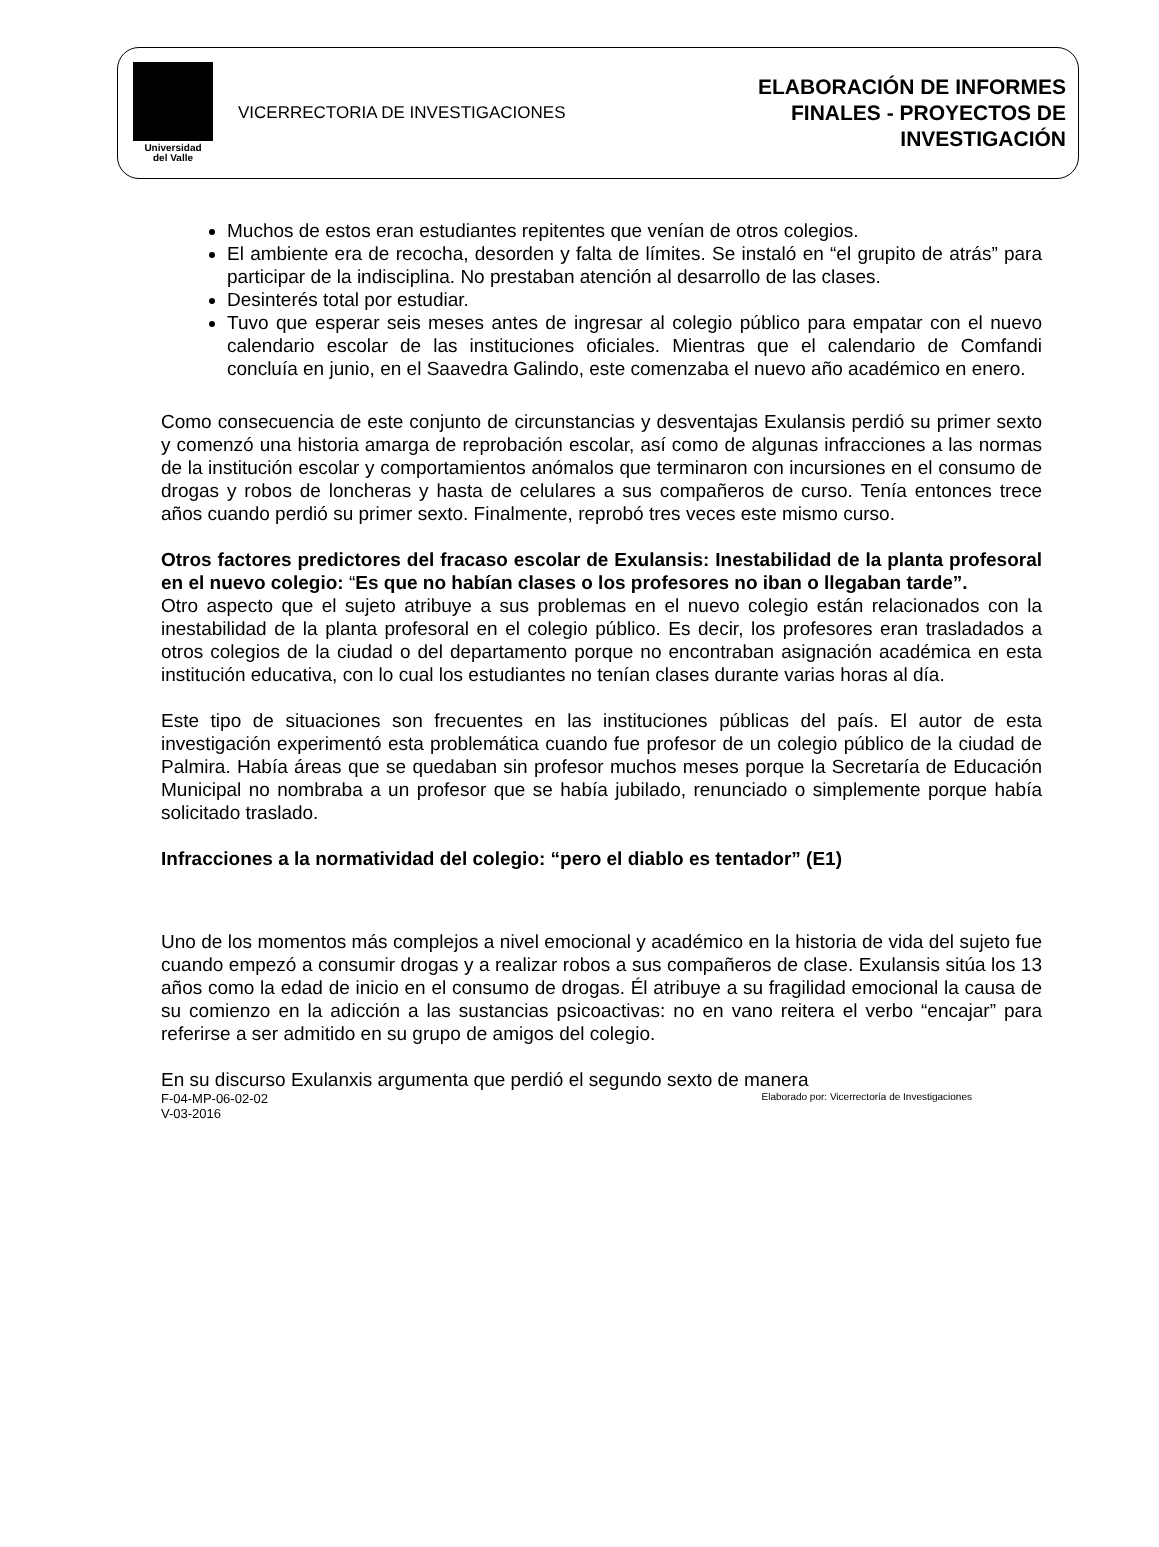Universidad
del Valle
VICERRECTORIA DE INVESTIGACIONES
ELABORACIÓN DE INFORMES
FINALES - PROYECTOS DE
INVESTIGACIÓN
Muchos de estos eran estudiantes repitentes que venían de otros colegios.
El ambiente era de recocha, desorden y falta de límites. Se instaló en “el grupito de atrás” para participar de la indisciplina. No prestaban atención al desarrollo de las clases.
Desinterés total por estudiar.
Tuvo que esperar seis meses antes de ingresar al colegio público para empatar con el nuevo calendario escolar de las instituciones oficiales. Mientras que el calendario de Comfandi concluía en junio, en el Saavedra Galindo, este comenzaba el nuevo año académico en enero.
Como consecuencia de este conjunto de circunstancias y desventajas Exulansis perdió su primer sexto y comenzó una historia amarga de reprobación escolar, así como de algunas infracciones a las normas de la institución escolar y comportamientos anómalos que terminaron con incursiones en el consumo de drogas y robos de loncheras y hasta de celulares a sus compañeros de curso. Tenía entonces trece años cuando perdió su primer sexto. Finalmente, reprobó tres veces este mismo curso.
Otros factores predictores del fracaso escolar de Exulansis: Inestabilidad de la planta profesoral en el nuevo colegio: “Es que no habían clases o los profesores no iban o llegaban tarde”.
Otro aspecto que el sujeto atribuye a sus problemas en el nuevo colegio están relacionados con la inestabilidad de la planta profesoral en el colegio público. Es decir, los profesores eran trasladados a otros colegios de la ciudad o del departamento porque no encontraban asignación académica en esta institución educativa, con lo cual los estudiantes no tenían clases durante varias horas al día.
Este tipo de situaciones son frecuentes en las instituciones públicas del país. El autor de esta investigación experimentó esta problemática cuando fue profesor de un colegio público de la ciudad de Palmira. Había áreas que se quedaban sin profesor muchos meses porque la Secretaría de Educación Municipal no nombraba a un profesor que se había jubilado, renunciado o simplemente porque había solicitado traslado.
Infracciones a la normatividad del colegio: “pero el diablo es tentador” (E1)
Uno de los momentos más complejos a nivel emocional y académico en la historia de vida del sujeto fue cuando empezó a consumir drogas y a realizar robos a sus compañeros de clase. Exulansis sitúa los 13 años como la edad de inicio en el consumo de drogas. Él atribuye a su fragilidad emocional la causa de su comienzo en la adicción a las sustancias psicoactivas: no en vano reitera el verbo “encajar” para referirse a ser admitido en su grupo de amigos del colegio.
En su discurso Exulanxis argumenta que perdió el segundo sexto de manera
F-04-MP-06-02-02
V-03-2016
Elaborado por: Vicerrectoría de Investigaciones